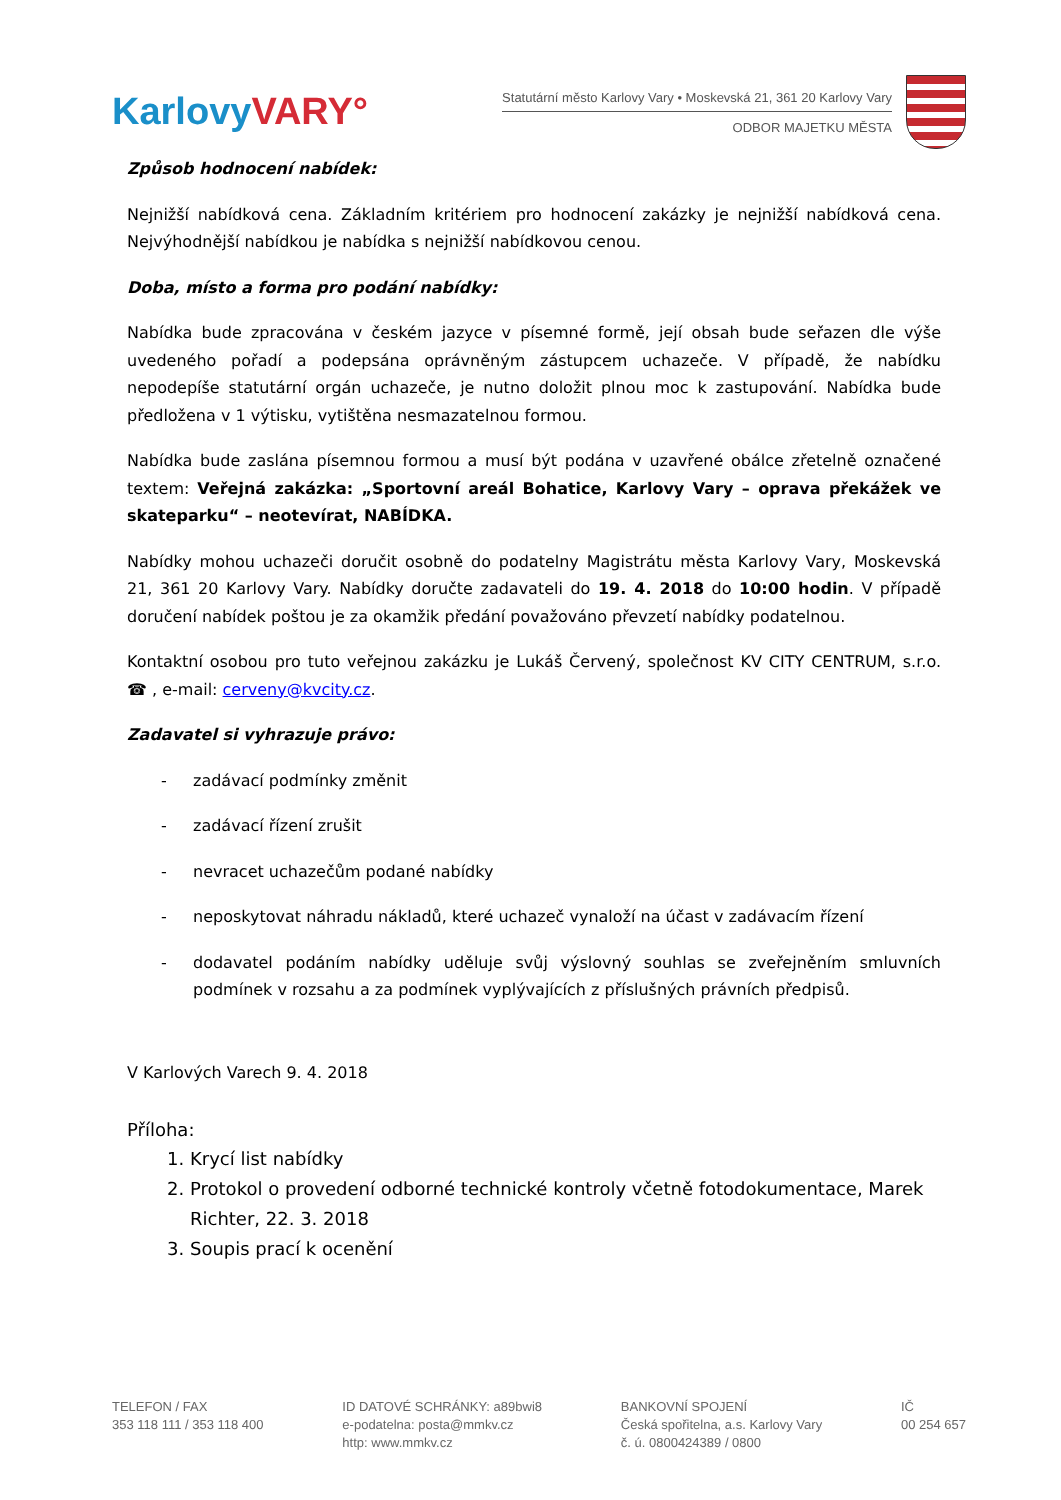Karlovy VARY°
Statutární město Karlovy Vary • Moskevská 21, 361 20 Karlovy Vary
ODBOR MAJETKU MĚSTA
Způsob hodnocení nabídek:
Nejnižší nabídková cena. Základním kritériem pro hodnocení zakázky je nejnižší nabídková cena. Nejvýhodnější nabídkou je nabídka s nejnižší nabídkovou cenou.
Doba, místo a forma pro podání nabídky:
Nabídka bude zpracována v českém jazyce v písemné formě, její obsah bude seřazen dle výše uvedeného pořadí a podepsána oprávněným zástupcem uchazeče. V případě, že nabídku nepodepíše statutární orgán uchazeče, je nutno doložit plnou moc k zastupování. Nabídka bude předložena v 1 výtisku, vytištěna nesmazatelnou formou.
Nabídka bude zaslána písemnou formou a musí být podána v uzavřené obálce zřetelně označené textem: Veřejná zakázka: „Sportovní areál Bohatice, Karlovy Vary – oprava překážek ve skateparku“ – neotevírat, NABÍDKA.
Nabídky mohou uchazeči doručit osobně do podatelny Magistrátu města Karlovy Vary, Moskevská 21, 361 20 Karlovy Vary. Nabídky doručte zadavateli do 19. 4. 2018 do 10:00 hodin. V případě doručení nabídek poštou je za okamžik předání považováno převzetí nabídky podatelnou.
Kontaktní osobou pro tuto veřejnou zakázku je Lukáš Červený, společnost KV CITY CENTRUM, s.r.o. ☎ , e-mail: cerveny@kvcity.cz.
Zadavatel si vyhrazuje právo:
- zadávací podmínky změnit
- zadávací řízení zrušit
- nevracet uchazečům podané nabídky
- neposkytovat náhradu nákladů, které uchazeč vynaloží na účast v zadávacím řízení
- dodavatel podáním nabídky uděluje svůj výslovný souhlas se zveřejněním smluvních podmínek v rozsahu a za podmínek vyplývajících z příslušných právních předpisů.
V Karlových Varech 9. 4. 2018
Příloha:
1. Krycí list nabídky
2. Protokol o provedení odborné technické kontroly včetně fotodokumentace, Marek Richter, 22. 3. 2018
3. Soupis prací k ocenění
TELEFON / FAX
353 118 111 / 353 118 400
ID DATOVÉ SCHRÁNKY: a89bwi8
e-podatelna: posta@mmkv.cz
http: www.mmkv.cz
BANKOVNÍ SPOJENÍ
Česká spořitelna, a.s. Karlovy Vary
č. ú. 0800424389 / 0800
IČ
00 254 657